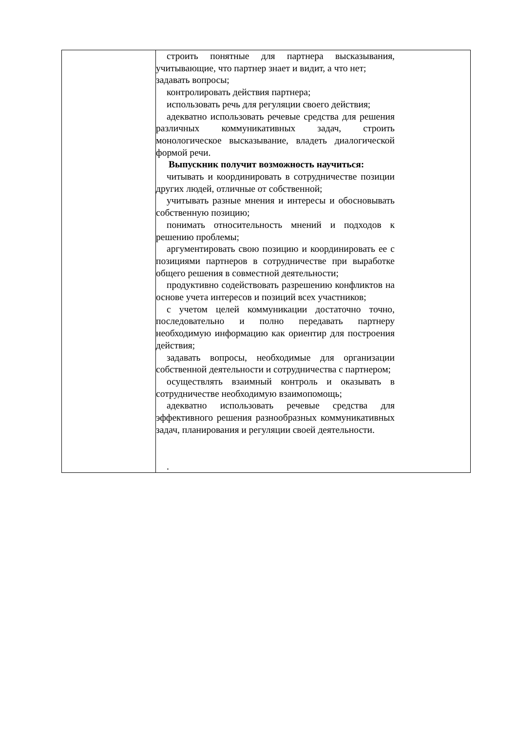| | строить понятные для партнера высказывания, учитывающие, что партнер знает и видит, а что нет; задавать вопросы; контролировать действия партнера; использовать речь для регуляции своего действия; адекватно использовать речевые средства для решения различных коммуникативных задач, строить монологическое высказывание, владеть диалогической формой речи. Выпускник получит возможность научиться: читывать и координировать в сотрудничестве позиции других людей, отличные от собственной; учитывать разные мнения и интересы и обосновывать собственную позицию; понимать относительность мнений и подходов к решению проблемы; аргументировать свою позицию и координировать ее с позициями партнеров в сотрудничестве при выработке общего решения в совместной деятельности; продуктивно содействовать разрешению конфликтов на основе учета интересов и позиций всех участников; с учетом целей коммуникации достаточно точно, последовательно и полно передавать партнеру необходимую информацию как ориентир для построения действия; задавать вопросы, необходимые для организации собственной деятельности и сотрудничества с партнером; осуществлять взаимный контроль и оказывать в сотрудничестве необходимую взаимопомощь; адекватно использовать речевые средства для эффективного решения разнообразных коммуникативных задач, планирования и регуляции своей деятельности. . |